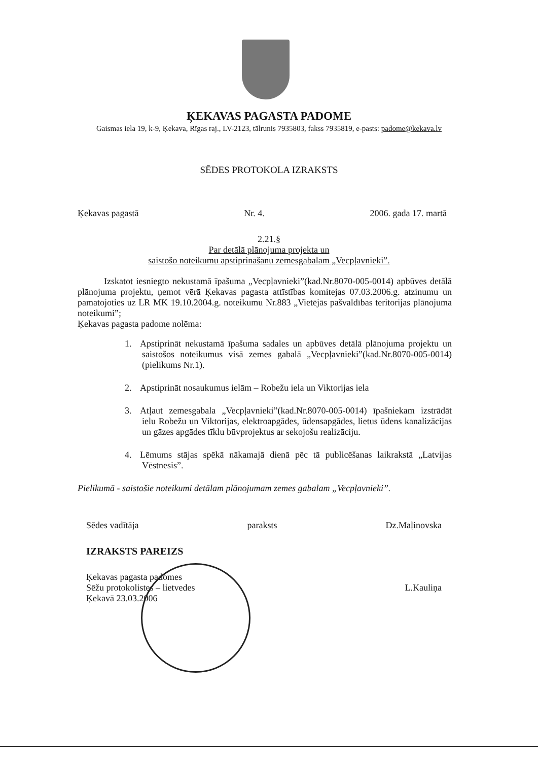ĶEKAVAS PAGASTA PADOME
Gaismas iela 19, k-9, Ķekava, Rīgas raj., LV-2123, tālrunis 7935803, fakss 7935819, e-pasts: padome@kekava.lv
SĒDES PROTOKOLA IZRAKSTS
Ķekavas pagastā Nr. 4. 2006. gada 17. martā
2.21.§
Par detālā plānojuma projekta un
saistošo noteikumu apstiprināšanu zemesgabalam „Vecpļavnieki”.
Izskatot iesniegto nekustamā īpašuma „Vecpļavnieki”(kad.Nr.8070-005-0014) apbūves detālā plānojuma projektu, ņemot vērā Ķekavas pagasta attīstības komitejas 07.03.2006.g. atzinumu un pamatojoties uz LR MK 19.10.2004.g. noteikumu Nr.883 „Vietējās pašvaldības teritorijas plānojuma noteikumi”;
Ķekavas pagasta padome nolēma:
1. Apstiprināt nekustamā īpašuma sadales un apbūves detālā plānojuma projektu un saistošos noteikumus visā zemes gabalā „Vecpļavnieki”(kad.Nr.8070-005-0014) (pielikums Nr.1).
2. Apstiprināt nosaukumus ielām – Robežu iela un Viktorijas iela
3. Atļaut zemesgabala „Vecpļavnieki”(kad.Nr.8070-005-0014) īpašniekam izstrādāt ielu Robežu un Viktorijas, elektroapgādes, ūdensapgādes, lietus ūdens kanalizācijas un gāzes apgādes tīklu būvprojektus ar sekojošu realizāciju.
4. Lēmums stājas spēkā nākamajā dienā pēc tā publicēšanas laikrakstā „Latvijas Vēstnesis”.
Pielikumā - saistošie noteikumi detālam plānojumam zemes gabalam „Vecpļavnieki”.
Sēdes vadītāja paraksts Dz.Maļinovska
IZRAKSTS PAREIZS
Ķekavas pagasta padomes
Sēžu protokolistes – lietvedes
Ķekavā 23.03.2006 L.Kauliņa